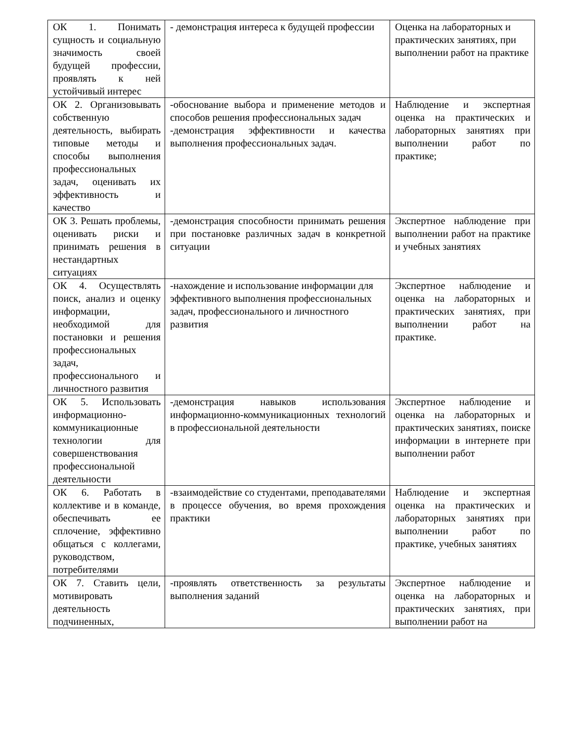| ОК 1. Понимать сущность и социальную значимость своей будущей профессии, проявлять к ней устойчивый интерес | - демонстрация интереса к будущей профессии | Оценка на лабораторных и практических занятиях, при выполнении работ на практике |
| ОК 2. Организовывать собственную деятельность, выбирать типовые методы и способы выполнения профессиональных задач, оценивать их эффективность и качество | -обоснование выбора и применение методов и способов решения профессиональных задач -демонстрация эффективности и качества выполнения профессиональных задач. | Наблюдение и экспертная оценка на практических и лабораторных занятиях при выполнении работ по практике; |
| ОК 3. Решать проблемы, оценивать риски и принимать решения в нестандартных ситуациях | -демонстрация способности принимать решения при постановке различных задач в конкретной ситуации | Экспертное наблюдение при выполнении работ на практике и учебных занятиях |
| ОК 4. Осуществлять поиск, анализ и оценку информации, необходимой для постановки и решения профессиональных задач, профессионального и личностного развития | -нахождение и использование информации для эффективного выполнения профессиональных задач, профессионального и личностного развития | Экспертное наблюдение и оценка на лабораторных и практических занятиях, при выполнении работ на практике. |
| ОК 5. Использовать информационно-коммуникационные технологии для совершенствования профессиональной деятельности | -демонстрация навыков использования информационно-коммуникационных технологий в профессиональной деятельности | Экспертное наблюдение и оценка на лабораторных и практических занятиях, поиске информации в интернете при выполнении работ |
| ОК 6. Работать в коллективе и в команде, обеспечивать ее сплочение, эффективно общаться с коллегами, руководством, потребителями | -взаимодействие со студентами, преподавателями в процессе обучения, во время прохождения практики | Наблюдение и экспертная оценка на практических и лабораторных занятиях при выполнении работ по практике, учебных занятиях |
| ОК 7. Ставить цели, мотивировать деятельность подчиненных, | -проявлять ответственность за результаты выполнения заданий | Экспертное наблюдение и оценка на лабораторных и практических занятиях, при выполнении работ на |